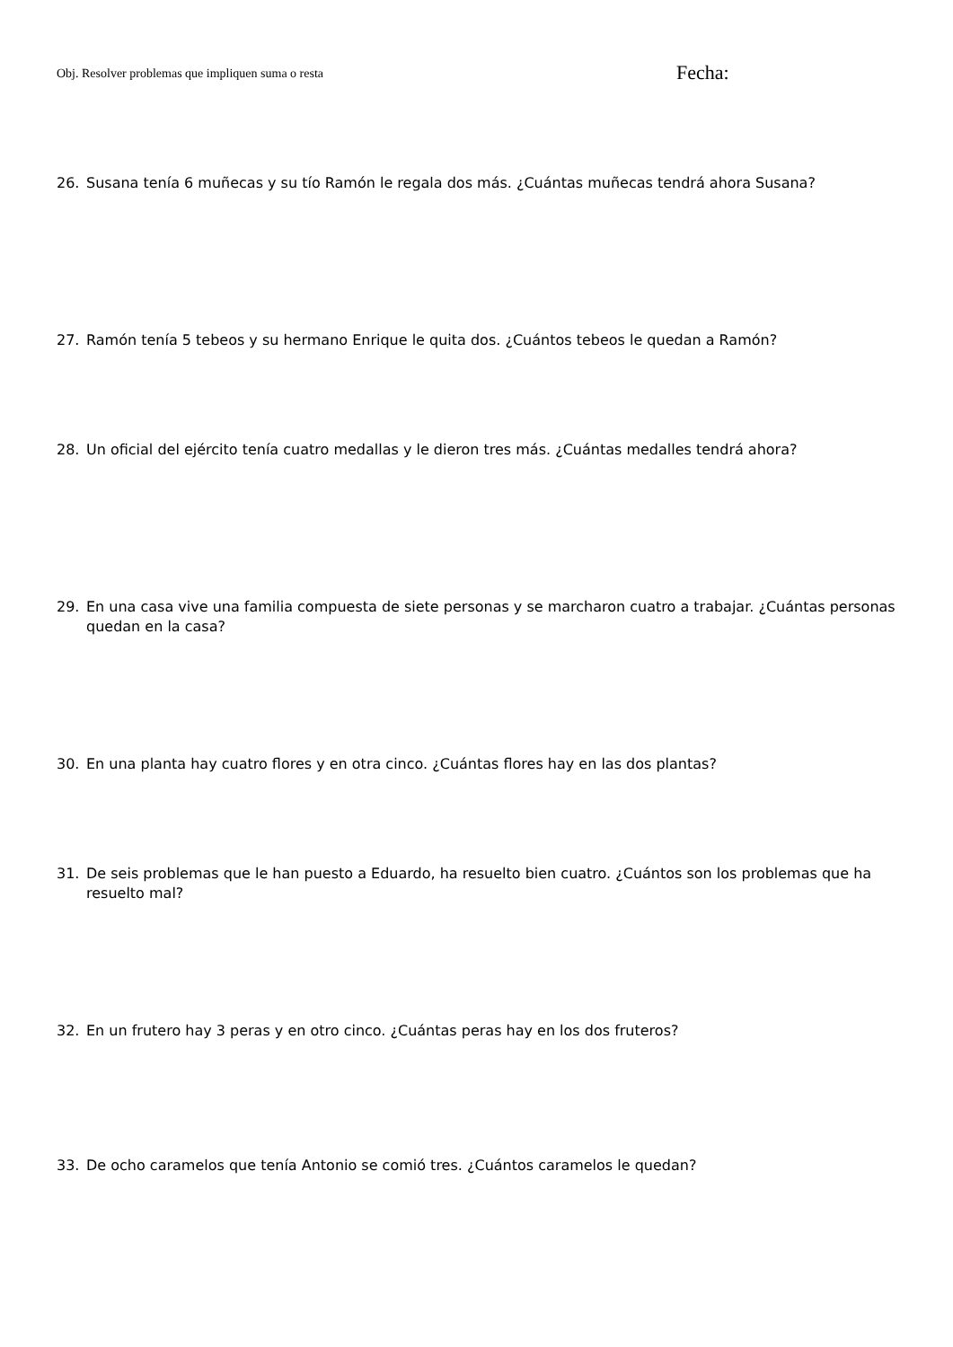Obj. Resolver problemas que impliquen suma o resta
Fecha:
26. Susana tenía 6 muñecas y su tío Ramón le regala dos más. ¿Cuántas muñecas tendrá ahora Susana?
27. Ramón tenía 5 tebeos y su hermano Enrique le quita dos. ¿Cuántos tebeos le quedan a Ramón?
28. Un oficial del ejército tenía cuatro medallas y le dieron tres más. ¿Cuántas medalles tendrá ahora?
29. En una casa vive una familia compuesta de siete personas y se marcharon cuatro a trabajar. ¿Cuántas personas quedan en la casa?
30. En una planta hay cuatro flores y en otra cinco. ¿Cuántas flores hay en las dos plantas?
31. De seis problemas que le han puesto a Eduardo, ha resuelto bien cuatro. ¿Cuántos son los problemas que ha resuelto mal?
32. En un frutero hay 3 peras y en otro cinco. ¿Cuántas peras hay en los dos fruteros?
33. De ocho caramelos que tenía Antonio se comió tres. ¿Cuántos caramelos le quedan?